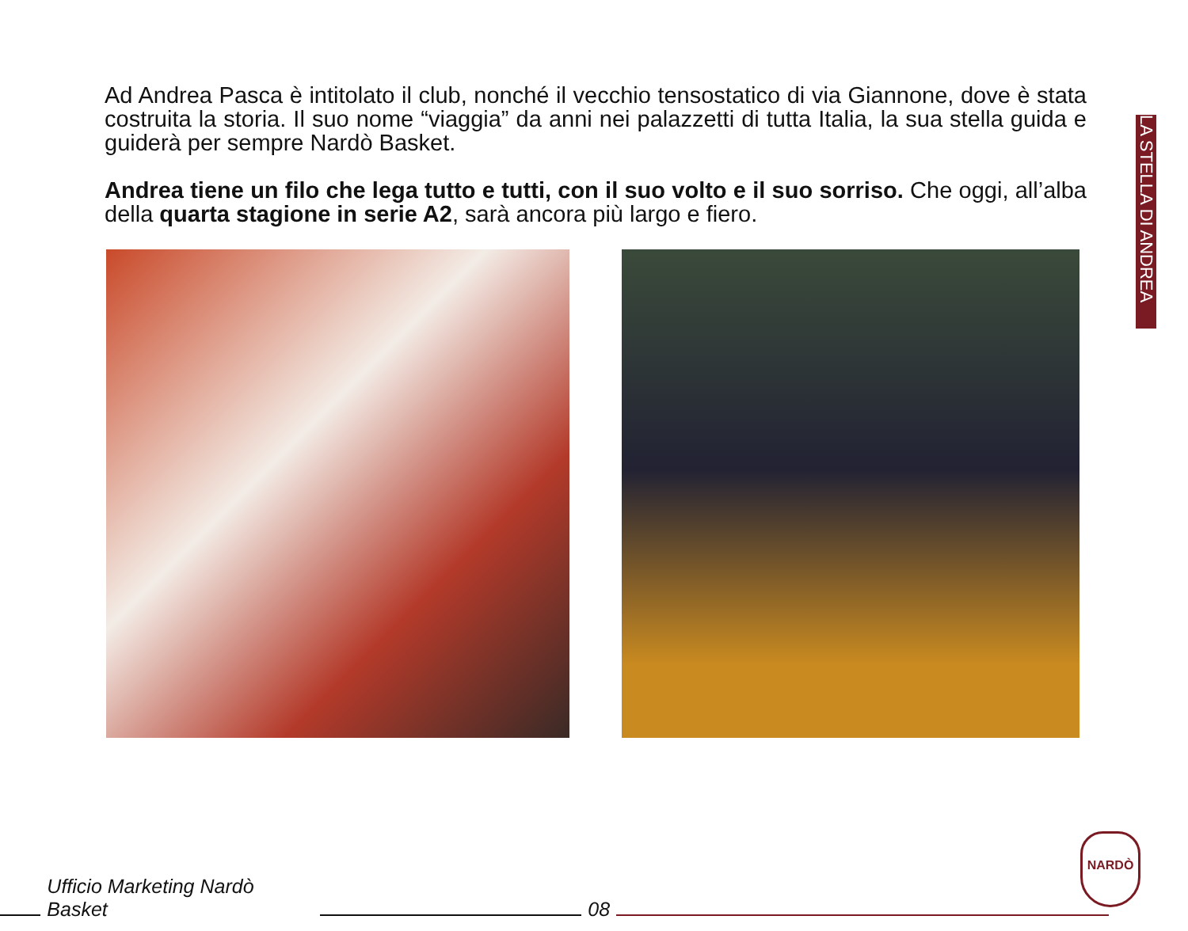LA STELLA DI ANDREA
Ad Andrea Pasca è intitolato il club, nonché il vecchio tensostatico di via Giannone, dove è stata costruita la storia. Il suo nome “viaggia” da anni nei palazzetti di tutta Italia, la sua stella guida e guiderà per sempre Nardò Basket.
Andrea tiene un filo che lega tutto e tutti, con il suo volto e il suo sorriso. Che oggi, all’alba della quarta stagione in serie A2, sarà ancora più largo e fiero.
Ufficio Marketing Nardò Basket
08
NARDÒ